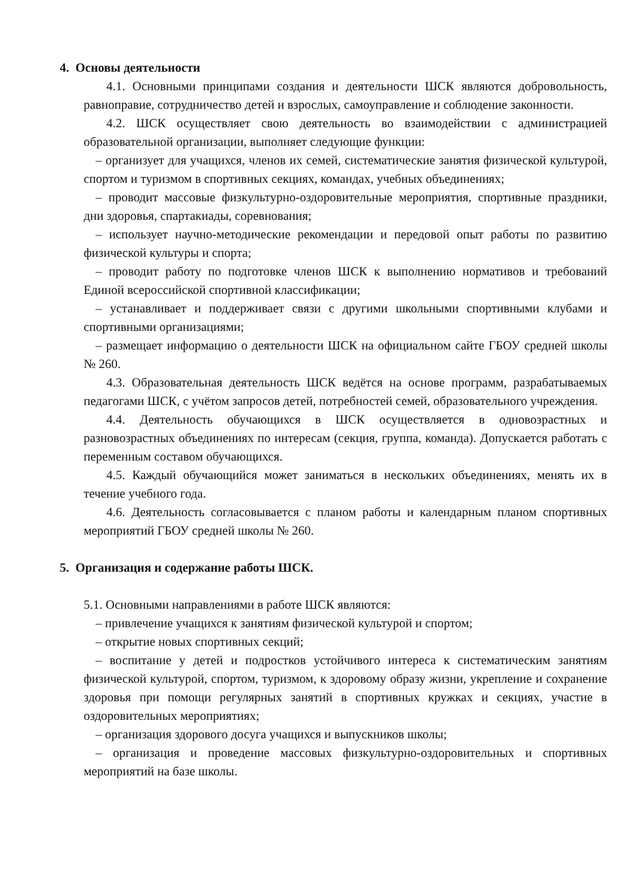4. Основы деятельности
4.1. Основными принципами создания и деятельности ШСК являются добровольность, равноправие, сотрудничество детей и взрослых, самоуправление и соблюдение законности.
4.2. ШСК осуществляет свою деятельность во взаимодействии с администрацией образовательной организации, выполняет следующие функции:
– организует для учащихся, членов их семей, систематические занятия физической культурой, спортом и туризмом в спортивных секциях, командах, учебных объединениях;
– проводит массовые физкультурно-оздоровительные мероприятия, спортивные праздники, дни здоровья, спартакиады, соревнования;
– использует научно-методические рекомендации и передовой опыт работы по развитию физической культуры и спорта;
– проводит работу по подготовке членов ШСК к выполнению нормативов и требований Единой всероссийской спортивной классификации;
– устанавливает и поддерживает связи с другими школьными спортивными клубами и спортивными организациями;
– размещает информацию о деятельности ШСК на официальном сайте ГБОУ средней школы № 260.
4.3. Образовательная деятельность ШСК ведётся на основе программ, разрабатываемых педагогами ШСК, с учётом запросов детей, потребностей семей, образовательного учреждения.
4.4. Деятельность обучающихся в ШСК осуществляется в одновозрастных и разновозрастных объединениях по интересам (секция, группа, команда). Допускается работать с переменным составом обучающихся.
4.5. Каждый обучающийся может заниматься в нескольких объединениях, менять их в течение учебного года.
4.6. Деятельность согласовывается с планом работы и календарным планом спортивных мероприятий ГБОУ средней школы № 260.
5. Организация и содержание работы ШСК.
5.1. Основными направлениями в работе ШСК являются:
– привлечение учащихся к занятиям физической культурой и спортом;
– открытие новых спортивных секций;
– воспитание у детей и подростков устойчивого интереса к систематическим занятиям физической культурой, спортом, туризмом, к здоровому образу жизни, укрепление и сохранение здоровья при помощи регулярных занятий в спортивных кружках и секциях, участие в оздоровительных мероприятиях;
– организация здорового досуга учащихся и выпускников школы;
– организация и проведение массовых физкультурно-оздоровительных и спортивных мероприятий на базе школы.